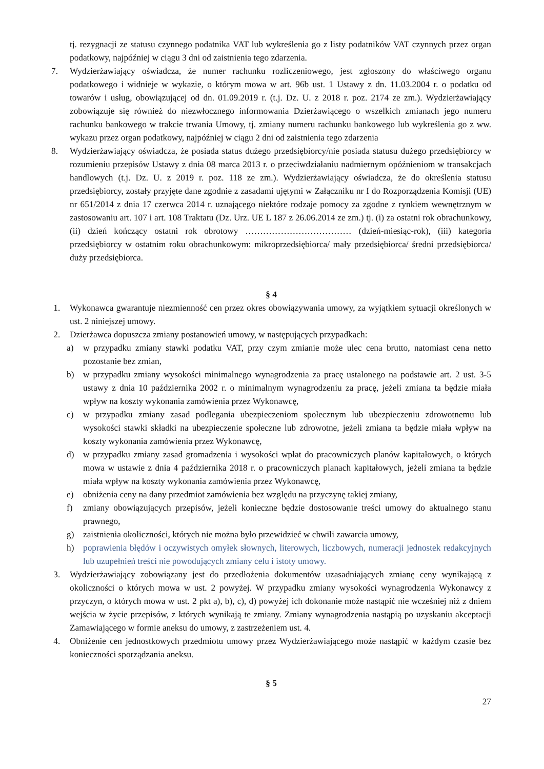tj. rezygnacji ze statusu czynnego podatnika VAT lub wykreślenia go z listy podatników VAT czynnych przez organ podatkowy, najpóźniej w ciągu 3 dni od zaistnienia tego zdarzenia.
7. Wydzierżawiający oświadcza, że numer rachunku rozliczeniowego, jest zgłoszony do właściwego organu podatkowego i widnieje w wykazie, o którym mowa w art. 96b ust. 1 Ustawy z dn. 11.03.2004 r. o podatku od towarów i usług, obowiązującej od dn. 01.09.2019 r. (t.j. Dz. U. z 2018 r. poz. 2174 ze zm.). Wydzierżawiający zobowiązuje się również do niezwłocznego informowania Dzierżawiącego o wszelkich zmianach jego numeru rachunku bankowego w trakcie trwania Umowy, tj. zmiany numeru rachunku bankowego lub wykreślenia go z ww. wykazu przez organ podatkowy, najpóźniej w ciągu 2 dni od zaistnienia tego zdarzenia
8. Wydzierżawiający oświadcza, że posiada status dużego przedsiębiorcy/nie posiada statusu dużego przedsiębiorcy w rozumieniu przepisów Ustawy z dnia 08 marca 2013 r. o przeciwdziałaniu nadmiernym opóźnieniom w transakcjach handlowych (t.j. Dz. U. z 2019 r. poz. 118 ze zm.). Wydzierżawiający oświadcza, że do określenia statusu przedsiębiorcy, zostały przyjęte dane zgodnie z zasadami ujętymi w Załączniku nr I do Rozporządzenia Komisji (UE) nr 651/2014 z dnia 17 czerwca 2014 r. uznającego niektóre rodzaje pomocy za zgodne z rynkiem wewnętrznym w zastosowaniu art. 107 i art. 108 Traktatu (Dz. Urz. UE L 187 z 26.06.2014 ze zm.) tj. (i) za ostatni rok obrachunkowy, (ii) dzień kończący ostatni rok obrotowy ……………………………… (dzień-miesiąc-rok), (iii) kategoria przedsiębiorcy w ostatnim roku obrachunkowym: mikroprzedsiębiorca/ mały przedsiębiorca/ średni przedsiębiorca/ duży przedsiębiorca.
§ 4
1. Wykonawca gwarantuje niezmienność cen przez okres obowiązywania umowy, za wyjątkiem sytuacji określonych w ust. 2 niniejszej umowy.
2. Dzierżawca dopuszcza zmiany postanowień umowy, w następujących przypadkach:
a) w przypadku zmiany stawki podatku VAT, przy czym zmianie może ulec cena brutto, natomiast cena netto pozostanie bez zmian,
b) w przypadku zmiany wysokości minimalnego wynagrodzenia za pracę ustalonego na podstawie art. 2 ust. 3-5 ustawy z dnia 10 października 2002 r. o minimalnym wynagrodzeniu za pracę, jeżeli zmiana ta będzie miała wpływ na koszty wykonania zamówienia przez Wykonawcę,
c) w przypadku zmiany zasad podlegania ubezpieczeniom społecznym lub ubezpieczeniu zdrowotnemu lub wysokości stawki składki na ubezpieczenie społeczne lub zdrowotne, jeżeli zmiana ta będzie miała wpływ na koszty wykonania zamówienia przez Wykonawcę,
d) w przypadku zmiany zasad gromadzenia i wysokości wpłat do pracowniczych planów kapitałowych, o których mowa w ustawie z dnia 4 października 2018 r. o pracowniczych planach kapitałowych, jeżeli zmiana ta będzie miała wpływ na koszty wykonania zamówienia przez Wykonawcę,
e) obniżenia ceny na dany przedmiot zamówienia bez względu na przyczynę takiej zmiany,
f) zmiany obowiązujących przepisów, jeżeli konieczne będzie dostosowanie treści umowy do aktualnego stanu prawnego,
g) zaistnienia okoliczności, których nie można było przewidzieć w chwili zawarcia umowy,
h) poprawienia błędów i oczywistych omyłek słownych, literowych, liczbowych, numeracji jednostek redakcyjnych lub uzupełnień treści nie powodujących zmiany celu i istoty umowy.
3. Wydzierżawiający zobowiązany jest do przedłożenia dokumentów uzasadniających zmianę ceny wynikającą z okoliczności o których mowa w ust. 2 powyżej. W przypadku zmiany wysokości wynagrodzenia Wykonawcy z przyczyn, o których mowa w ust. 2 pkt a), b), c), d) powyżej ich dokonanie może nastąpić nie wcześniej niż z dniem wejścia w życie przepisów, z których wynikają te zmiany. Zmiany wynagrodzenia nastąpią po uzyskaniu akceptacji Zamawiającego w formie aneksu do umowy, z zastrzeżeniem ust. 4.
4. Obniżenie cen jednostkowych przedmiotu umowy przez Wydzierżawiającego może nastąpić w każdym czasie bez konieczności sporządzania aneksu.
§ 5
27